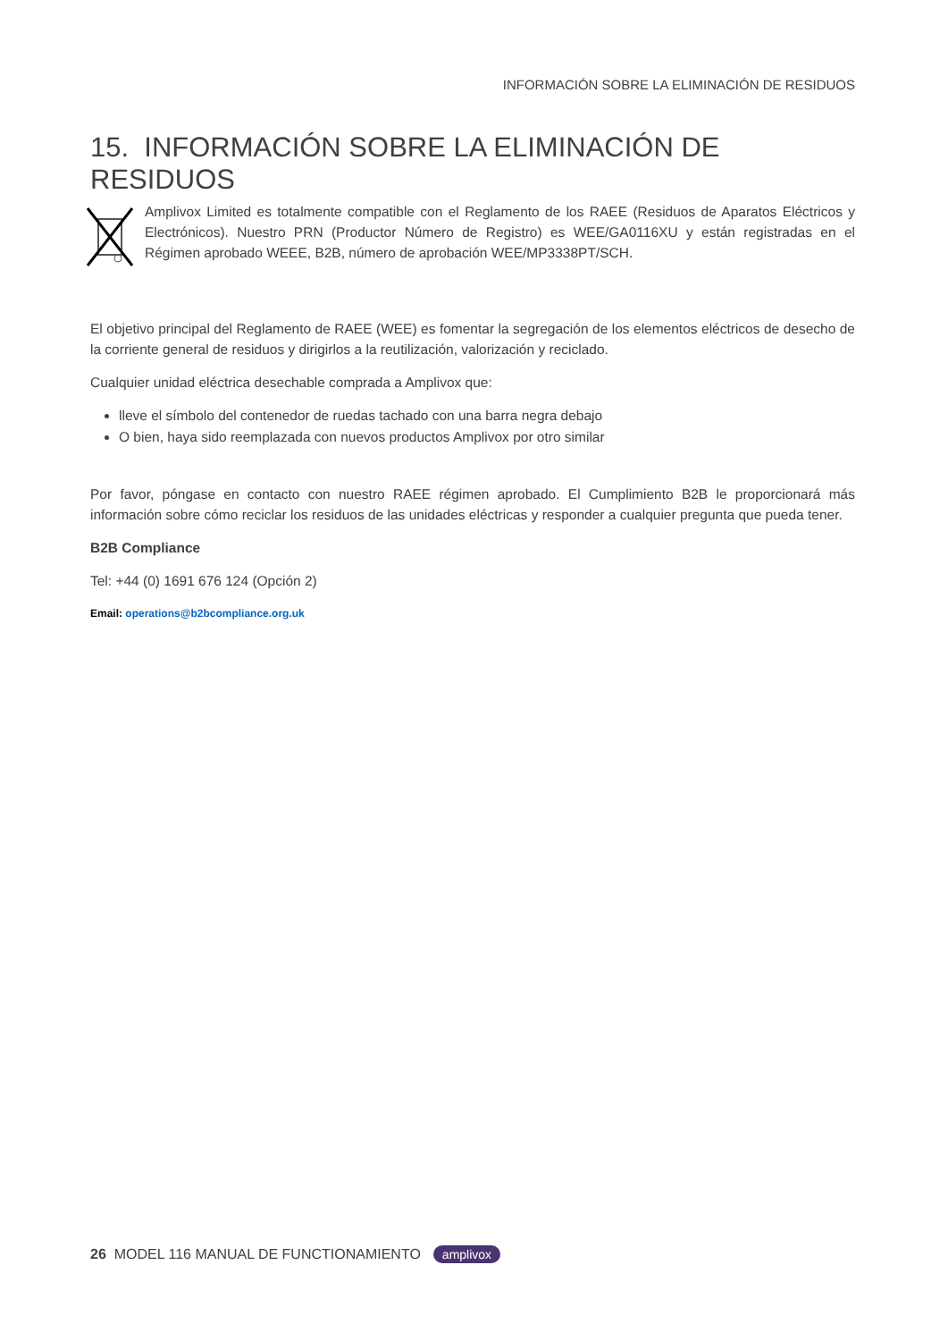INFORMACIÓN SOBRE LA ELIMINACIÓN DE RESIDUOS
15. INFORMACIÓN SOBRE LA ELIMINACIÓN DE RESIDUOS
Amplivox Limited es totalmente compatible con el Reglamento de los RAEE (Residuos de Aparatos Eléctricos y Electrónicos). Nuestro PRN (Productor Número de Registro) es WEE/GA0116XU y están registradas en el Régimen aprobado WEEE, B2B, número de aprobación WEE/MP3338PT/SCH.
El objetivo principal del Reglamento de RAEE (WEE) es fomentar la segregación de los elementos eléctricos de desecho de la corriente general de residuos y dirigirlos a la reutilización, valorización y reciclado.
Cualquier unidad eléctrica desechable comprada a Amplivox que:
lleve el símbolo del contenedor de ruedas tachado con una barra negra debajo
O bien, haya sido reemplazada con nuevos productos Amplivox por otro similar
Por favor, póngase en contacto con nuestro RAEE régimen aprobado. El Cumplimiento B2B le proporcionará más información sobre cómo reciclar los residuos de las unidades eléctricas y responder a cualquier pregunta que pueda tener.
B2B Compliance
Tel: +44 (0) 1691 676 124 (Opción 2)
Email: operations@b2bcompliance.org.uk
26 MODEL 116 MANUAL DE FUNCTIONAMIENTO amplivox